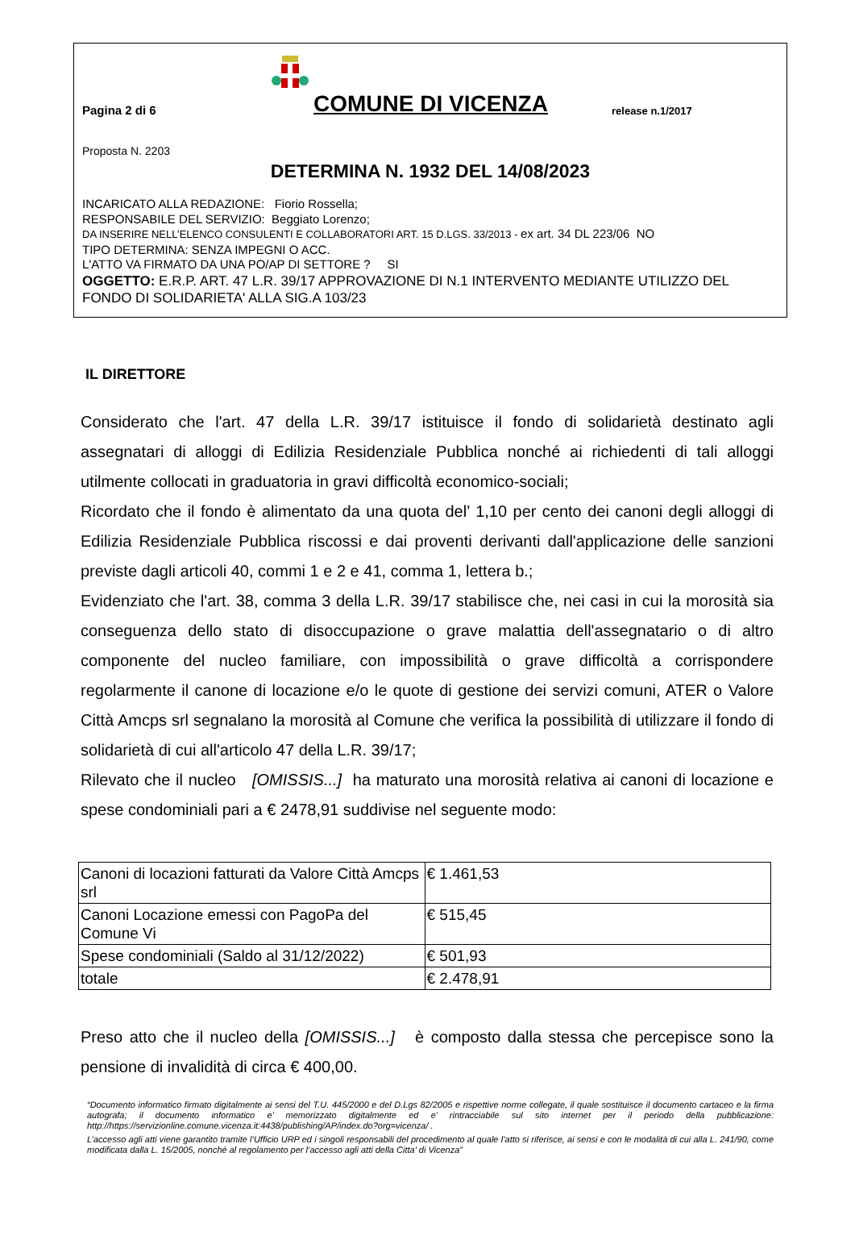Pagina 2 di 6
COMUNE DI VICENZA
release n.1/2017
Proposta N. 2203
DETERMINA N. 1932 DEL 14/08/2023
INCARICATO ALLA REDAZIONE: Fiorio Rossella;
RESPONSABILE DEL SERVIZIO: Beggiato Lorenzo;
DA INSERIRE NELL’ELENCO CONSULENTI E COLLABORATORI ART. 15 D.LGS. 33/2013 - ex art. 34 DL 223/06 NO
TIPO DETERMINA: SENZA IMPEGNI O ACC.
L'ATTO VA FIRMATO DA UNA PO/AP DI SETTORE ? SI
OGGETTO: E.R.P. ART. 47 L.R. 39/17 APPROVAZIONE DI N.1 INTERVENTO MEDIANTE UTILIZZO DEL FONDO DI SOLIDARIETA' ALLA SIG.A 103/23
IL DIRETTORE
Considerato che l'art. 47 della L.R. 39/17 istituisce il fondo di solidarietà destinato agli assegnatari di alloggi di Edilizia Residenziale Pubblica nonché ai richiedenti di tali alloggi utilmente collocati in graduatoria in gravi difficoltà economico-sociali;
Ricordato che il fondo è alimentato da una quota del’ 1,10 per cento dei canoni degli alloggi di Edilizia Residenziale Pubblica riscossi e dai proventi derivanti dall'applicazione delle sanzioni previste dagli articoli 40, commi 1 e 2 e 41, comma 1, lettera b.;
Evidenziato che l'art. 38, comma 3 della L.R. 39/17 stabilisce che, nei casi in cui la morosità sia conseguenza dello stato di disoccupazione o grave malattia dell'assegnatario o di altro componente del nucleo familiare, con impossibilità o grave difficoltà a corrispondere regolarmente il canone di locazione e/o le quote di gestione dei servizi comuni, ATER o Valore Città Amcps srl segnalano la morosità al Comune che verifica la possibilità di utilizzare il fondo di solidarietà di cui all'articolo 47 della L.R. 39/17;
Rilevato che il nucleo [OMISSIS...] ha maturato una morosità relativa ai canoni di locazione e spese condominiali pari a € 2478,91 suddivise nel seguente modo:
| Canoni di locazioni fatturati da Valore Città Amcps srl | € 1.461,53 |
| Canoni Locazione emessi con PagoPa del Comune Vi | € 515,45 |
| Spese condominiali (Saldo al 31/12/2022) | € 501,93 |
| totale | € 2.478,91 |
Preso atto che il nucleo della [OMISSIS...] è composto dalla stessa che percepisce sono la pensione di invalidità di circa € 400,00.
“Documento informatico firmato digitalmente ai sensi del T.U. 445/2000 e del D.Lgs 82/2005 e rispettive norme collegate, il quale sostituisce il documento cartaceo e la firma autografa; il documento informatico e’ memorizzato digitalmente ed e’ rintracciabile sul sito internet per il periodo della pubblicazione: http://https://servizionline.comune.vicenza.it:4438/publishing/AP/index.do?org=vicenza/ .
L’accesso agli atti viene garantito tramite l’Ufficio URP ed i singoli responsabili del procedimento al quale l’atto si riferisce, ai sensi e con le modalità di cui alla L. 241/90, come modificata dalla L. 15/2005, nonché al regolamento per l’accesso agli atti della Citta' di Vicenza”